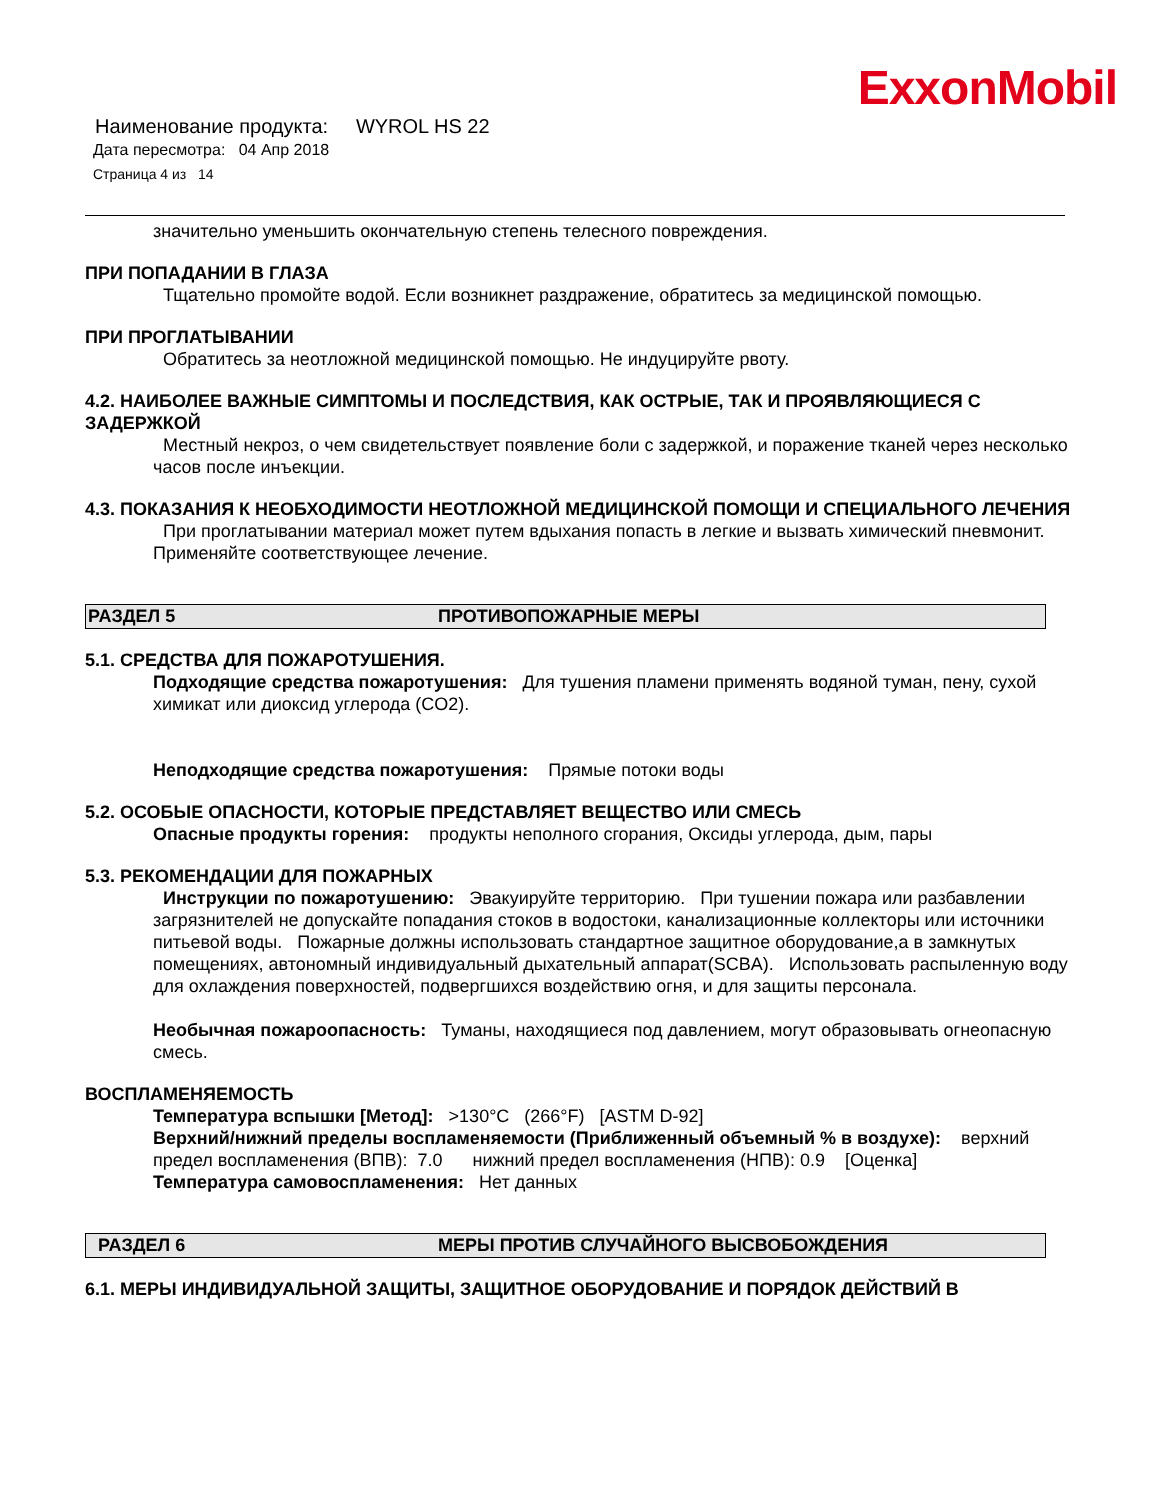ExxonMobil
Наименование продукта: WYROL HS 22
Дата пересмотра: 04 Апр 2018
Страница 4 из 14
значительно уменьшить окончательную степень телесного повреждения.
ПРИ ПОПАДАНИИ В ГЛАЗА
Тщательно промойте водой. Если возникнет раздражение, обратитесь за медицинской помощью.
ПРИ ПРОГЛАТЫВАНИИ
Обратитесь за неотложной медицинской помощью. Не индуцируйте рвоту.
4.2. НАИБОЛЕЕ ВАЖНЫЕ СИМПТОМЫ И ПОСЛЕДСТВИЯ, КАК ОСТРЫЕ, ТАК И ПРОЯВЛЯЮЩИЕСЯ С ЗАДЕРЖКОЙ
Местный некроз, о чем свидетельствует появление боли с задержкой, и поражение тканей через несколько часов после инъекции.
4.3. ПОКАЗАНИЯ К НЕОБХОДИМОСТИ НЕОТЛОЖНОЙ МЕДИЦИНСКОЙ ПОМОЩИ И СПЕЦИАЛЬНОГО ЛЕЧЕНИЯ
При проглатывании материал может путем вдыхания попасть в легкие и вызвать химический пневмонит. Применяйте соответствующее лечение.
РАЗДЕЛ 5 ПРОТИВОПОЖАРНЫЕ МЕРЫ
5.1. СРЕДСТВА ДЛЯ ПОЖАРОТУШЕНИЯ.
Подходящие средства пожаротушения: Для тушения пламени применять водяной туман, пену, сухой химикат или диоксид углерода (CO2).
Неподходящие средства пожаротушения: Прямые потоки воды
5.2. ОСОБЫЕ ОПАСНОСТИ, КОТОРЫЕ ПРЕДСТАВЛЯЕТ ВЕЩЕСТВО ИЛИ СМЕСЬ
Опасные продукты горения: продукты неполного сгорания, Оксиды углерода, дым, пары
5.3. РЕКОМЕНДАЦИИ ДЛЯ ПОЖАРНЫХ
Инструкции по пожаротушению: Эвакуируйте территорию. При тушении пожара или разбавлении загрязнителей не допускайте попадания стоков в водостоки, канализационные коллекторы или источники питьевой воды. Пожарные должны использовать стандартное защитное оборудование,а в замкнутых помещениях, автономный индивидуальный дыхательный аппарат(SCBA). Использовать распыленную воду для охлаждения поверхностей, подвергшихся воздействию огня, и для защиты персонала.
Необычная пожароопасность: Туманы, находящиеся под давлением, могут образовывать огнеопасную смесь.
ВОСПЛАМЕНЯЕМОСТЬ
Температура вспышки [Метод]: >130°C (266°F) [ASTM D-92]
Верхний/нижний пределы воспламеняемости (Приближенный объемный % в воздухе): верхний предел воспламенения (ВПВ): 7.0 нижний предел воспламенения (НПВ): 0.9 [Оценка]
Температура самовоспламенения: Нет данных
РАЗДЕЛ 6 МЕРЫ ПРОТИВ СЛУЧАЙНОГО ВЫСВОБОЖДЕНИЯ
6.1. МЕРЫ ИНДИВИДУАЛЬНОЙ ЗАЩИТЫ, ЗАЩИТНОЕ ОБОРУДОВАНИЕ И ПОРЯДОК ДЕЙСТВИЙ В